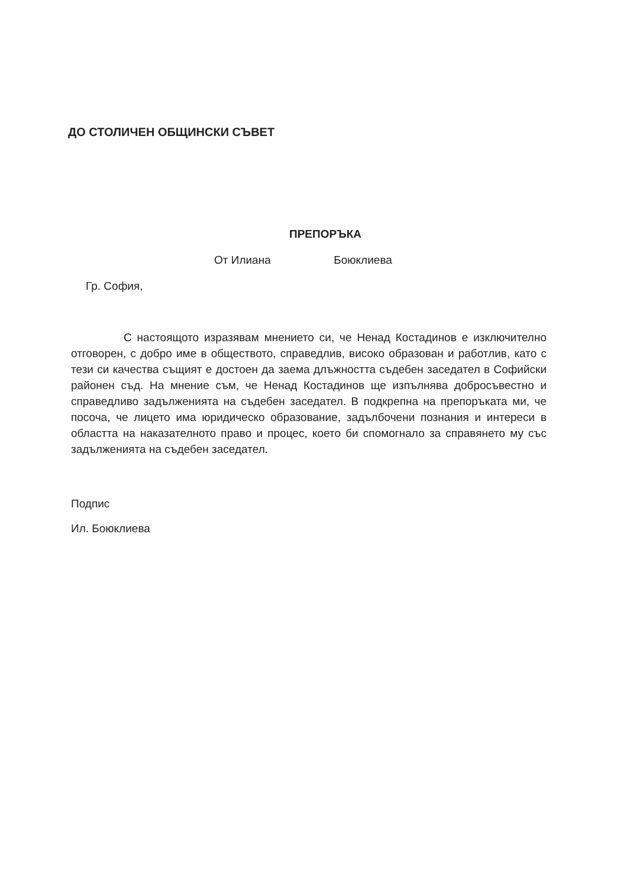ДО СТОЛИЧЕН ОБЩИНСКИ СЪВЕТ
ПРЕПОРЪКА
От Илиана Боюклиева
Гр. София,
С настоящото изразявам мнението си, че Ненад Костадинов е изключително отговорен, с добро име в обществото, справедлив, високо образован и работлив, като с тези си качества същият е достоен да заема длъжността съдебен заседател в Софийски районен съд. На мнение съм, че Ненад Костадинов ще изпълнява добросъвестно и справедливо задълженията на съдебен заседател. В подкрепна на препоръката ми, че посоча, че лицето има юридическо образование, задълбочени познания и интереси в областта на наказателното право и процес, което би спомогнало за справянето му със задълженията на съдебен заседател.
Подпис
Ил. Боюклиева